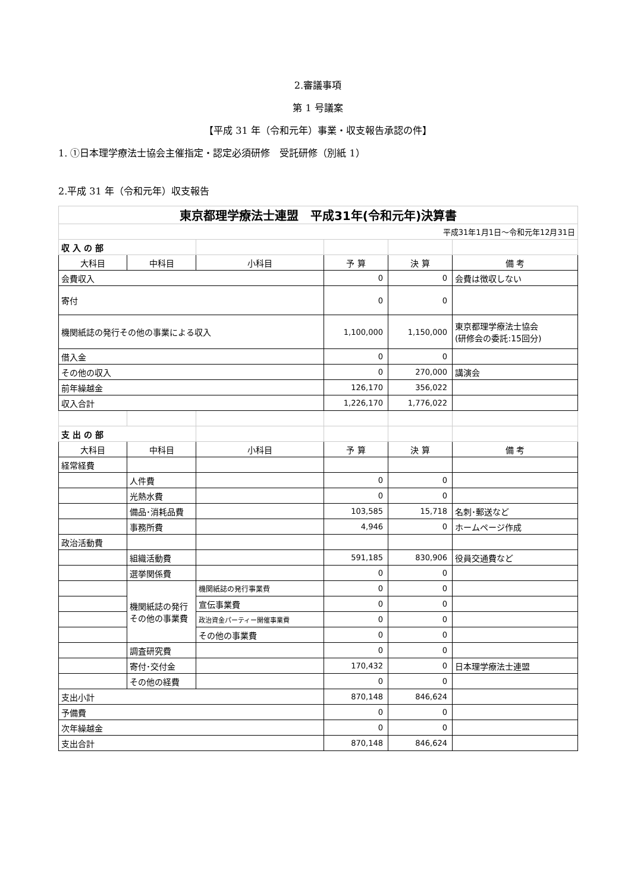2.審議事項
第 1 号議案
【平成 31 年（令和元年）事業・収支報告承認の件】
1. ①日本理学療法士協会主催指定・認定必須研修　受託研修（別紙 1）
2.平成 31 年（令和元年）収支報告
| 東京都理学療法士連盟 平成31年(令和元年)決算書 | | | | | |
| 平成31年1月1日～令和元年12月31日 | | | | | |
| 収 入 の 部 | | | | | |
| 大科目 | 中科目 | 小科目 | 予 算 | 決 算 | 備 考 |
| 会費収入 | | | 0 | 0 | 会費は徴収しない |
| 寄付 | | | 0 | 0 | |
| 機関紙誌の発行その他の事業による収入 | | | 1,100,000 | 1,150,000 | 東京都理学療法士協会 (研修会の委託:15回分) |
| 借入金 | | | 0 | 0 | |
| その他の収入 | | | 0 | 270,000 | 講演会 |
| 前年繰越金 | | | 126,170 | 356,022 | |
| 収入合計 | | | 1,226,170 | 1,776,022 | |
| 支 出 の 部 | | | | | |
| 大科目 | 中科目 | 小科目 | 予 算 | 決 算 | 備 考 |
| 経常経費 | | | | | |
| | 人件費 | | 0 | 0 | |
| | 光熱水費 | | 0 | 0 | |
| | 備品･消耗品費 | | 103,585 | 15,718 | 名刺･郵送など |
| | 事務所費 | | 4,946 | 0 | ホームページ作成 |
| 政治活動費 | | | | | |
| | 組織活動費 | | 591,185 | 830,906 | 役員交通費など |
| | 選挙関係費 | | 0 | 0 | |
| | 機関紙誌の発行その他の事業費 | 機関紙誌の発行事業費 | 0 | 0 | |
| | | 宣伝事業費 | 0 | 0 | |
| | | 政治資金パーティー開催事業費 | 0 | 0 | |
| | | その他の事業費 | 0 | 0 | |
| | 調査研究費 | | 0 | 0 | |
| | 寄付･交付金 | | 170,432 | 0 | 日本理学療法士連盟 |
| | その他の経費 | | 0 | 0 | |
| 支出小計 | | | 870,148 | 846,624 | |
| 予備費 | | | 0 | 0 | |
| 次年繰越金 | | | 0 | 0 | |
| 支出合計 | | | 870,148 | 846,624 | |